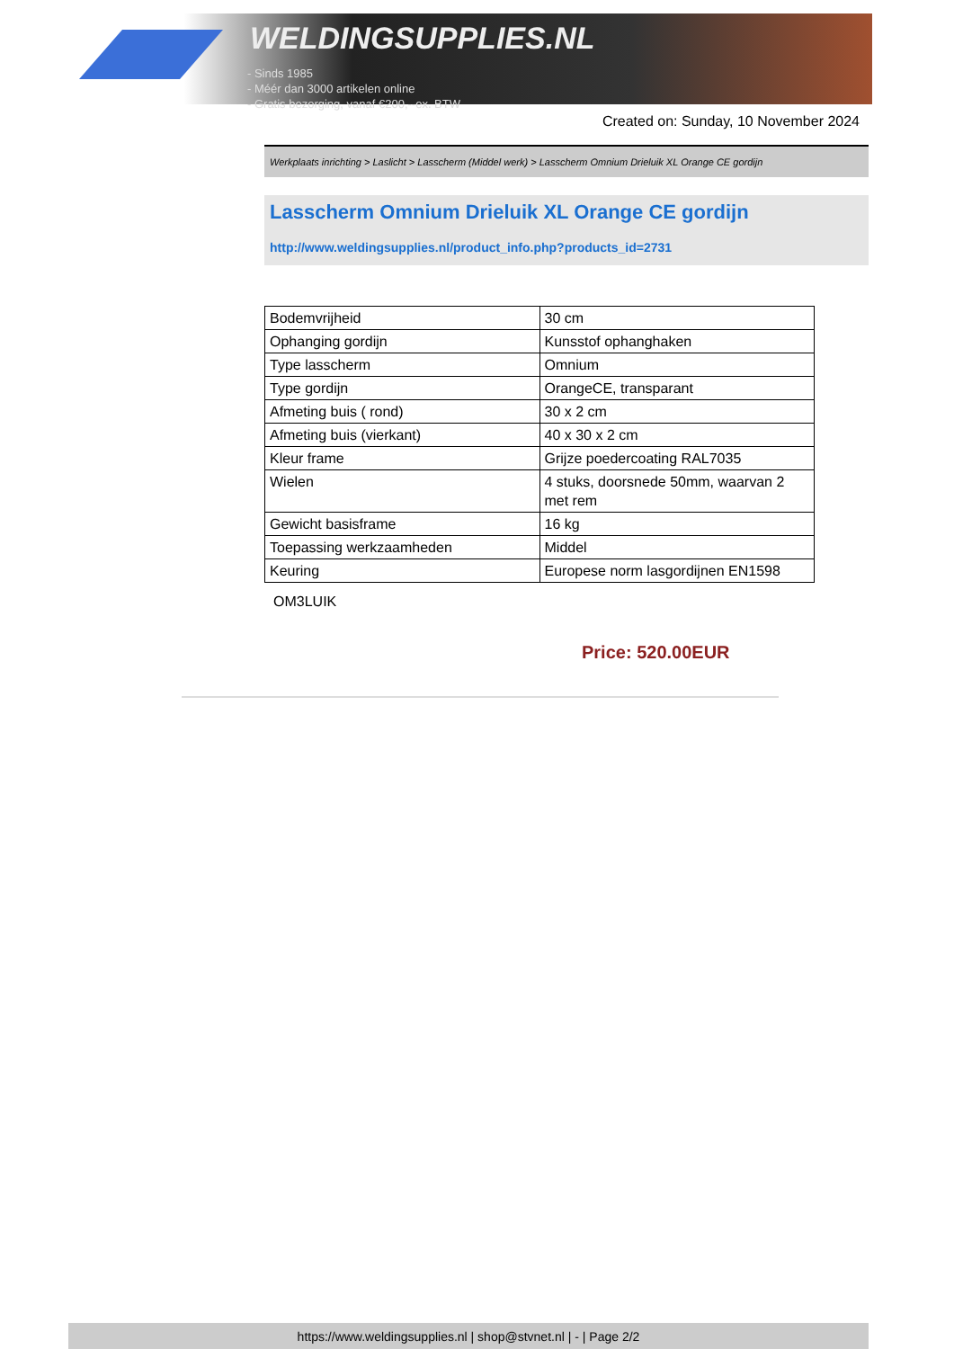WELDINGSUPPLIES.NL
- Sinds 1985
- Méér dan 3000 artikelen online
- Gratis bezorging, vanaf €200,--ex. BTW
Created on: Sunday, 10 November 2024
Werkplaats inrichting > Laslicht > Lasscherm (Middel werk) > Lasscherm Omnium Drieluik XL Orange CE gordijn
Lasscherm Omnium Drieluik XL Orange CE gordijn
http://www.weldingsupplies.nl/product_info.php?products_id=2731
| Bodemvrijheid | 30 cm |
| Ophanging gordijn | Kunsstof ophanghaken |
| Type lasscherm | Omnium |
| Type gordijn | OrangeCE, transparant |
| Afmeting buis ( rond) | 30 x 2 cm |
| Afmeting buis (vierkant) | 40 x 30 x 2 cm |
| Kleur frame | Grijze poedercoating RAL7035 |
| Wielen | 4 stuks, doorsnede 50mm, waarvan 2 met rem |
| Gewicht basisframe | 16 kg |
| Toepassing werkzaamheden | Middel |
| Keuring | Europese norm lasgordijnen EN1598 |
OM3LUIK
Price: 520.00EUR
https://www.weldingsupplies.nl | shop@stvnet.nl | - | Page 2/2